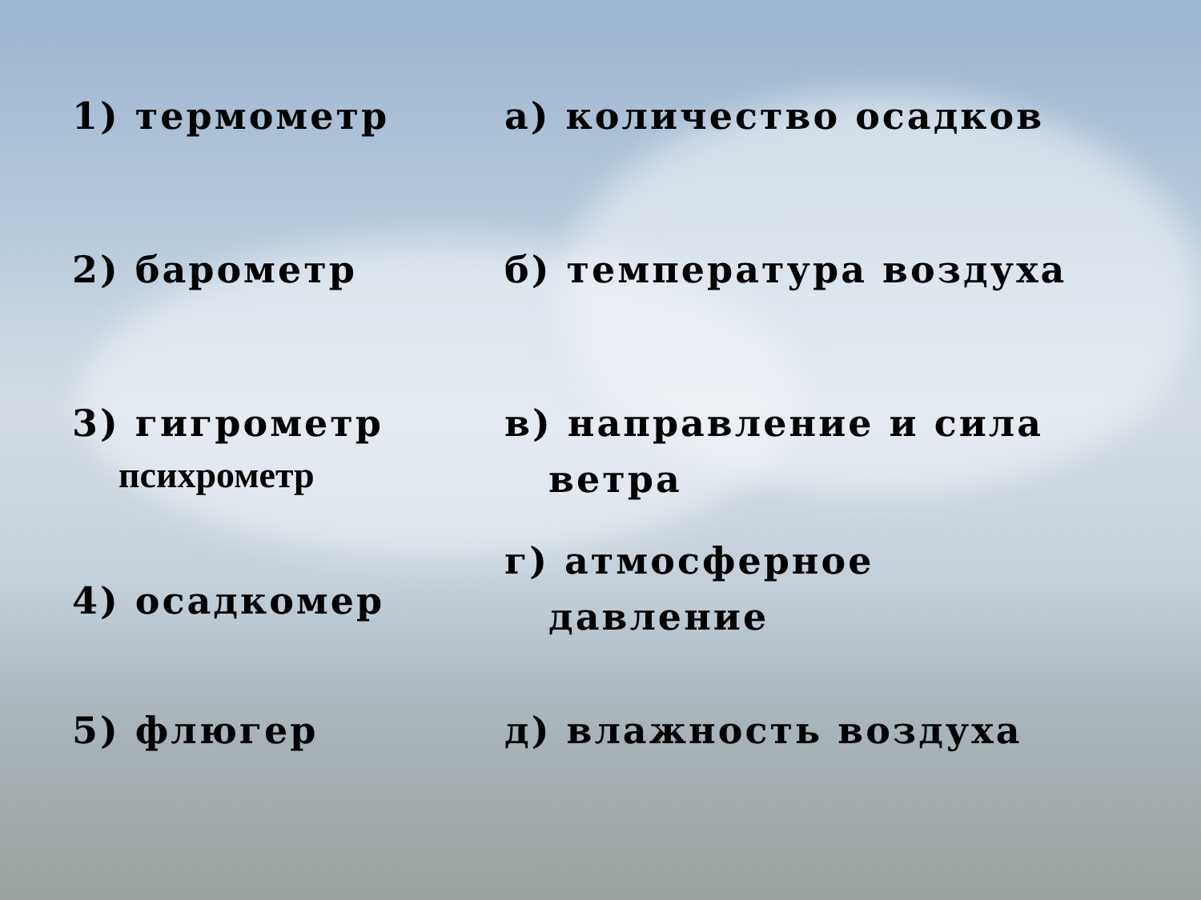1) термометр
а) количество осадков
2) барометр
б) температура воздуха
3) гигрометр
психрометр
в) направление и сила
ветра
4) осадкомер
г) атмосферное
давление
5) флюгер
д) влажность воздуха